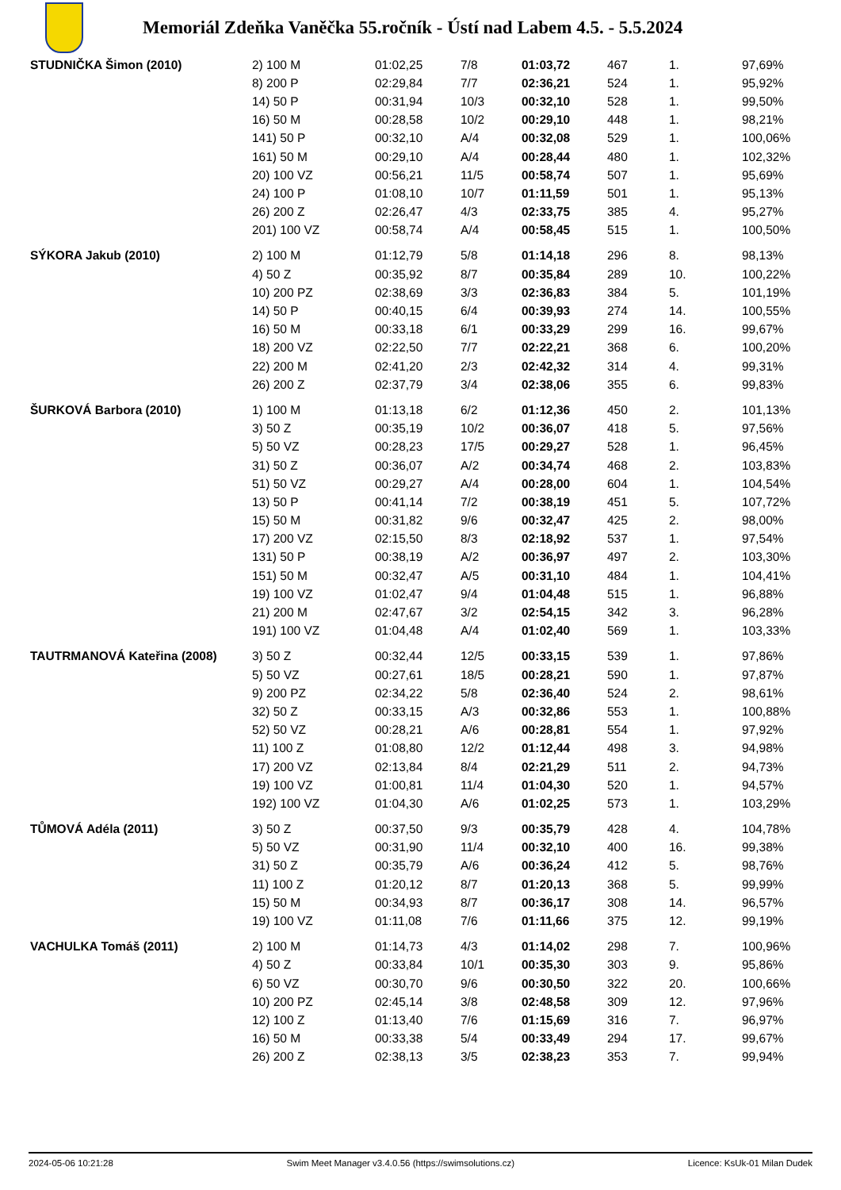Memoriál Zdeňka Vaněčka 55.ročník - Ústí nad Labem 4.5. - 5.5.2024
| STUDNIČKA Šimon (2010) | 2) 100 M | 01:02,25 | 7/8 | 01:03,72 | 467 | 1. | 97,69% |
| | 8) 200 P | 02:29,84 | 7/7 | 02:36,21 | 524 | 1. | 95,92% |
| | 14) 50 P | 00:31,94 | 10/3 | 00:32,10 | 528 | 1. | 99,50% |
| | 16) 50 M | 00:28,58 | 10/2 | 00:29,10 | 448 | 1. | 98,21% |
| | 141) 50 P | 00:32,10 | A/4 | 00:32,08 | 529 | 1. | 100,06% |
| | 161) 50 M | 00:29,10 | A/4 | 00:28,44 | 480 | 1. | 102,32% |
| | 20) 100 VZ | 00:56,21 | 11/5 | 00:58,74 | 507 | 1. | 95,69% |
| | 24) 100 P | 01:08,10 | 10/7 | 01:11,59 | 501 | 1. | 95,13% |
| | 26) 200 Z | 02:26,47 | 4/3 | 02:33,75 | 385 | 4. | 95,27% |
| | 201) 100 VZ | 00:58,74 | A/4 | 00:58,45 | 515 | 1. | 100,50% |
| SÝKORA Jakub (2010) | 2) 100 M | 01:12,79 | 5/8 | 01:14,18 | 296 | 8. | 98,13% |
| | 4) 50 Z | 00:35,92 | 8/7 | 00:35,84 | 289 | 10. | 100,22% |
| | 10) 200 PZ | 02:38,69 | 3/3 | 02:36,83 | 384 | 5. | 101,19% |
| | 14) 50 P | 00:40,15 | 6/4 | 00:39,93 | 274 | 14. | 100,55% |
| | 16) 50 M | 00:33,18 | 6/1 | 00:33,29 | 299 | 16. | 99,67% |
| | 18) 200 VZ | 02:22,50 | 7/7 | 02:22,21 | 368 | 6. | 100,20% |
| | 22) 200 M | 02:41,20 | 2/3 | 02:42,32 | 314 | 4. | 99,31% |
| | 26) 200 Z | 02:37,79 | 3/4 | 02:38,06 | 355 | 6. | 99,83% |
| ŠURKOVÁ Barbora (2010) | 1) 100 M | 01:13,18 | 6/2 | 01:12,36 | 450 | 2. | 101,13% |
| | 3) 50 Z | 00:35,19 | 10/2 | 00:36,07 | 418 | 5. | 97,56% |
| | 5) 50 VZ | 00:28,23 | 17/5 | 00:29,27 | 528 | 1. | 96,45% |
| | 31) 50 Z | 00:36,07 | A/2 | 00:34,74 | 468 | 2. | 103,83% |
| | 51) 50 VZ | 00:29,27 | A/4 | 00:28,00 | 604 | 1. | 104,54% |
| | 13) 50 P | 00:41,14 | 7/2 | 00:38,19 | 451 | 5. | 107,72% |
| | 15) 50 M | 00:31,82 | 9/6 | 00:32,47 | 425 | 2. | 98,00% |
| | 17) 200 VZ | 02:15,50 | 8/3 | 02:18,92 | 537 | 1. | 97,54% |
| | 131) 50 P | 00:38,19 | A/2 | 00:36,97 | 497 | 2. | 103,30% |
| | 151) 50 M | 00:32,47 | A/5 | 00:31,10 | 484 | 1. | 104,41% |
| | 19) 100 VZ | 01:02,47 | 9/4 | 01:04,48 | 515 | 1. | 96,88% |
| | 21) 200 M | 02:47,67 | 3/2 | 02:54,15 | 342 | 3. | 96,28% |
| | 191) 100 VZ | 01:04,48 | A/4 | 01:02,40 | 569 | 1. | 103,33% |
| TAUTRMANOVÁ Kateřina (2008) | 3) 50 Z | 00:32,44 | 12/5 | 00:33,15 | 539 | 1. | 97,86% |
| | 5) 50 VZ | 00:27,61 | 18/5 | 00:28,21 | 590 | 1. | 97,87% |
| | 9) 200 PZ | 02:34,22 | 5/8 | 02:36,40 | 524 | 2. | 98,61% |
| | 32) 50 Z | 00:33,15 | A/3 | 00:32,86 | 553 | 1. | 100,88% |
| | 52) 50 VZ | 00:28,21 | A/6 | 00:28,81 | 554 | 1. | 97,92% |
| | 11) 100 Z | 01:08,80 | 12/2 | 01:12,44 | 498 | 3. | 94,98% |
| | 17) 200 VZ | 02:13,84 | 8/4 | 02:21,29 | 511 | 2. | 94,73% |
| | 19) 100 VZ | 01:00,81 | 11/4 | 01:04,30 | 520 | 1. | 94,57% |
| | 192) 100 VZ | 01:04,30 | A/6 | 01:02,25 | 573 | 1. | 103,29% |
| TŮMOVÁ Adéla (2011) | 3) 50 Z | 00:37,50 | 9/3 | 00:35,79 | 428 | 4. | 104,78% |
| | 5) 50 VZ | 00:31,90 | 11/4 | 00:32,10 | 400 | 16. | 99,38% |
| | 31) 50 Z | 00:35,79 | A/6 | 00:36,24 | 412 | 5. | 98,76% |
| | 11) 100 Z | 01:20,12 | 8/7 | 01:20,13 | 368 | 5. | 99,99% |
| | 15) 50 M | 00:34,93 | 8/7 | 00:36,17 | 308 | 14. | 96,57% |
| | 19) 100 VZ | 01:11,08 | 7/6 | 01:11,66 | 375 | 12. | 99,19% |
| VACHULKA Tomáš (2011) | 2) 100 M | 01:14,73 | 4/3 | 01:14,02 | 298 | 7. | 100,96% |
| | 4) 50 Z | 00:33,84 | 10/1 | 00:35,30 | 303 | 9. | 95,86% |
| | 6) 50 VZ | 00:30,70 | 9/6 | 00:30,50 | 322 | 20. | 100,66% |
| | 10) 200 PZ | 02:45,14 | 3/8 | 02:48,58 | 309 | 12. | 97,96% |
| | 12) 100 Z | 01:13,40 | 7/6 | 01:15,69 | 316 | 7. | 96,97% |
| | 16) 50 M | 00:33,38 | 5/4 | 00:33,49 | 294 | 17. | 99,67% |
| | 26) 200 Z | 02:38,13 | 3/5 | 02:38,23 | 353 | 7. | 99,94% |
2024-05-06 10:21:28 Swim Meet Manager v3.4.0.56 (https://swimsolutions.cz) Licence: KsUk-01 Milan Dudek